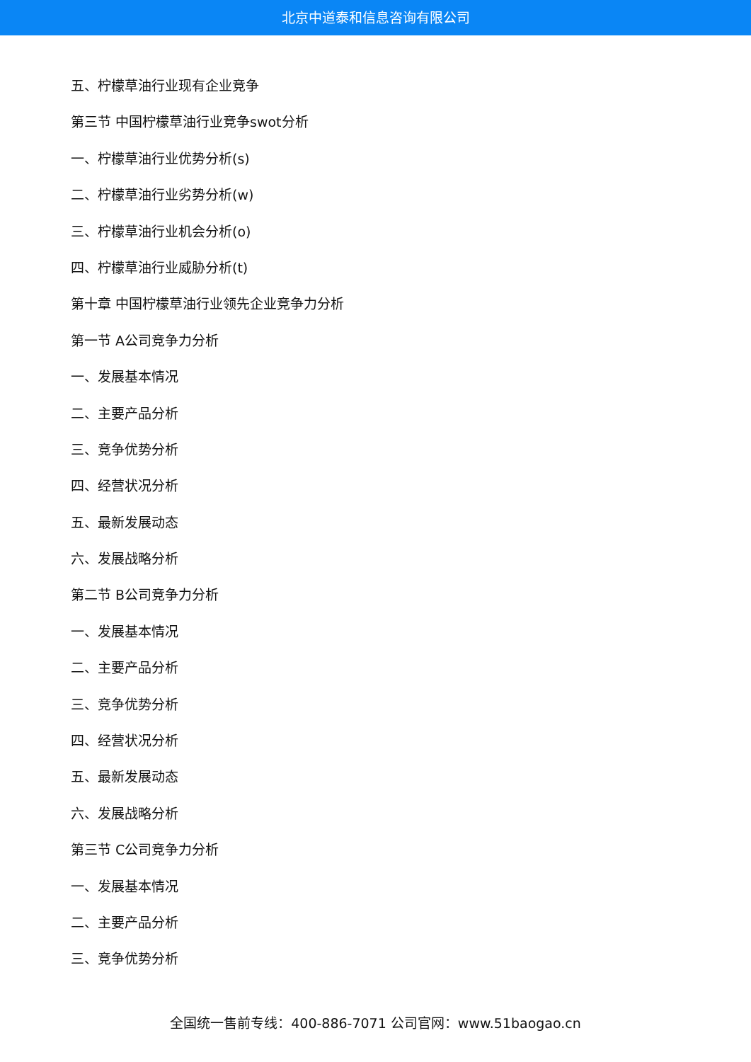北京中道泰和信息咨询有限公司
五、柠檬草油行业现有企业竞争
第三节 中国柠檬草油行业竞争swot分析
一、柠檬草油行业优势分析(s)
二、柠檬草油行业劣势分析(w)
三、柠檬草油行业机会分析(o)
四、柠檬草油行业威胁分析(t)
第十章 中国柠檬草油行业领先企业竞争力分析
第一节 A公司竞争力分析
一、发展基本情况
二、主要产品分析
三、竞争优势分析
四、经营状况分析
五、最新发展动态
六、发展战略分析
第二节 B公司竞争力分析
一、发展基本情况
二、主要产品分析
三、竞争优势分析
四、经营状况分析
五、最新发展动态
六、发展战略分析
第三节 C公司竞争力分析
一、发展基本情况
二、主要产品分析
三、竞争优势分析
全国统一售前专线：400-886-7071 公司官网：www.51baogao.cn